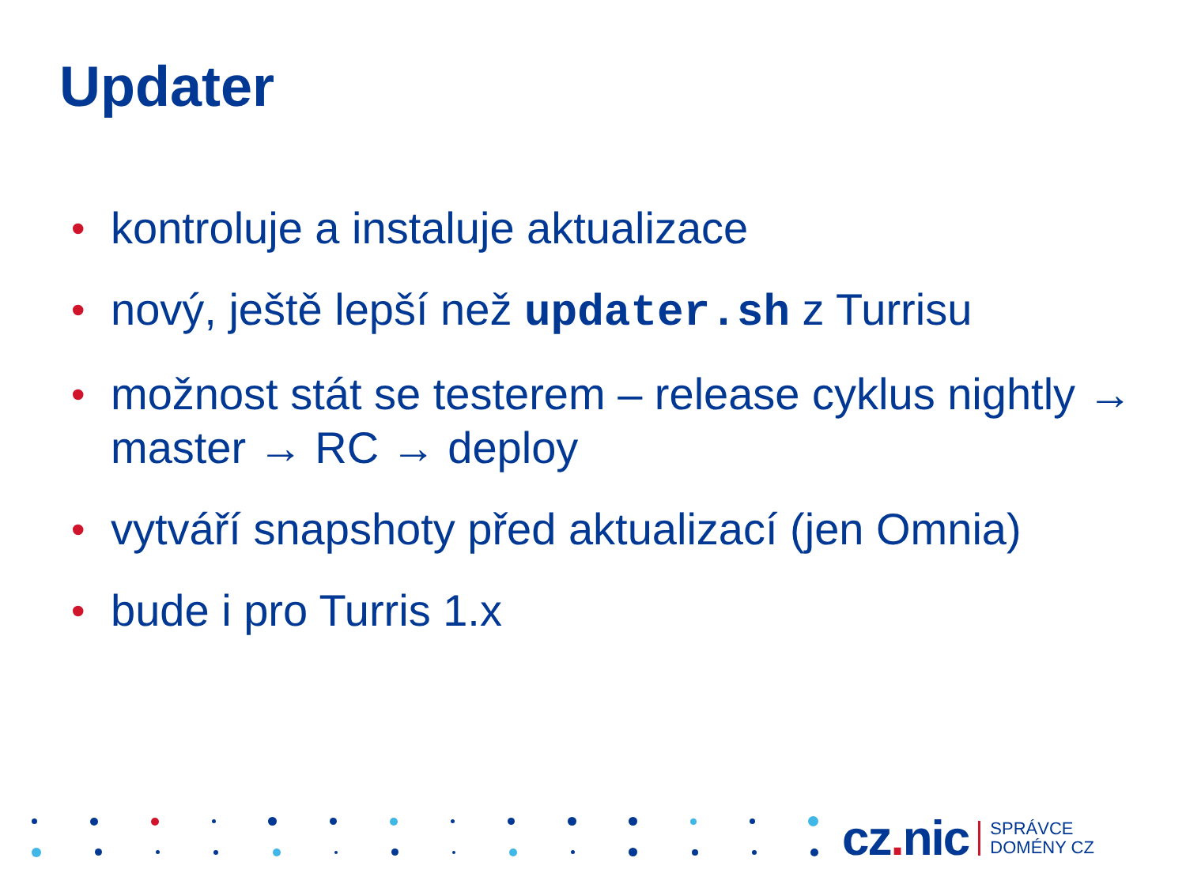Updater
• kontroluje a instaluje aktualizace
• nový, ještě lepší než updater.sh z Turrisu
• možnost stát se testerem – release cyklus nightly → master → RC → deploy
• vytváří snapshoty před aktualizací (jen Omnia)
• bude i pro Turris 1.x
cz. nic SPRÁVCE
DOMÉNY CZ